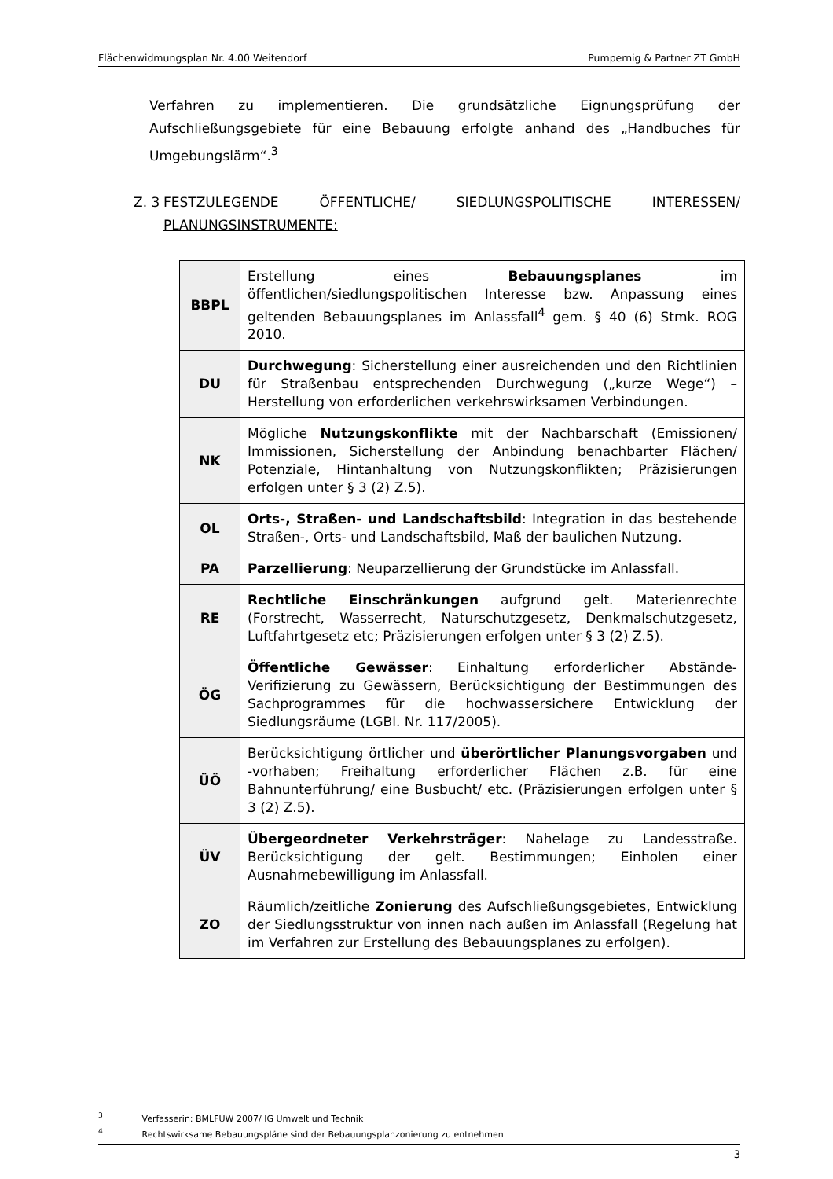Flächenwidmungsplan Nr. 4.00 Weitendorf Pumpernig & Partner ZT GmbH
Verfahren zu implementieren. Die grundsätzliche Eignungsprüfung der Aufschließungsgebiete für eine Bebauung erfolgte anhand des „Handbuches für Umgebungslärm“.<sup>3</sup>
Z. 3 FESTZULEGENDE ÖFFENTLICHE/ SIEDLUNGSPOLITISCHE INTERESSEN/ PLANUNGSINSTRUMENTE:
| BBPL | Erstellung eines Bebauungsplanes im öffentlichen/siedlungspolitischen Interesse bzw. Anpassung eines geltenden Bebauungsplanes im Anlassfall<sup>4</sup> gem. § 40 (6) Stmk. ROG 2010. |
| DU | Durchwegung : Sicherstellung einer ausreichenden und den Richtlinien für Straßenbau entsprechenden Durchwegung („kurze Wege“) – Herstellung von erforderlichen verkehrswirksamen Verbindungen. |
| NK | Mögliche Nutzungskonflikte mit der Nachbarschaft (Emissionen/ Immissionen, Sicherstellung der Anbindung benachbarter Flächen/ Potenziale, Hintanhaltung von Nutzungskonflikten; Präzisierungen erfolgen unter § 3 (2) Z.5). |
| OL | Orts-, Straßen- und Landschaftsbild : Integration in das bestehende Straßen-, Orts- und Landschaftsbild, Maß der baulichen Nutzung. |
| PA | Parzellierung : Neuparzellierung der Grundstücke im Anlassfall. |
| RE | Rechtliche Einschränkungen aufgrund gelt. Materienrechte (Forstrecht, Wasserrecht, Naturschutzgesetz, Denkmalschutzgesetz, Luftfahrtgesetz etc; Präzisierungen erfolgen unter § 3 (2) Z.5). |
| ÖG | Öffentliche Gewässer : Einhaltung erforderlicher Abstände- Verifizierung zu Gewässern, Berücksichtigung der Bestimmungen des Sachprogrammes für die hochwassersichere Entwicklung der Siedlungsräume (LGBl. Nr. 117/2005). |
| ÜÖ | Berücksichtigung örtlicher und überörtlicher Planungsvorgaben und -vorhaben; Freihaltung erforderlicher Flächen z.B. für eine Bahnunterführung/ eine Busbucht/ etc. (Präzisierungen erfolgen unter § 3 (2) Z.5). |
| ÜV | Übergeordneter Verkehrsträger : Nahelage zu Landesstraße. Berücksichtigung der gelt. Bestimmungen; Einholen einer Ausnahmebewilligung im Anlassfall. |
| ZO | Räumlich/zeitliche Zonierung des Aufschließungsgebietes, Entwicklung der Siedlungsstruktur von innen nach außen im Anlassfall (Regelung hat im Verfahren zur Erstellung des Bebauungsplanes zu erfolgen). |
<sup>3</sup> Verfasserin: BMLFUW 2007/ IG Umwelt und Technik
<sup>4</sup> Rechtswirksame Bebauungspläne sind der Bebauungsplanzonierung zu entnehmen.
3